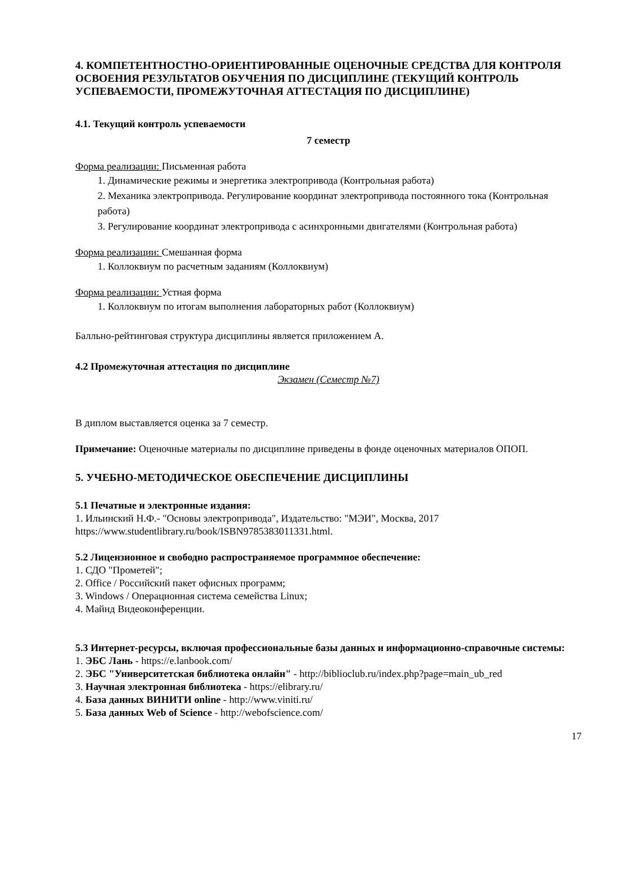4. КОМПЕТЕНТНОСТНО-ОРИЕНТИРОВАННЫЕ ОЦЕНОЧНЫЕ СРЕДСТВА ДЛЯ КОНТРОЛЯ ОСВОЕНИЯ РЕЗУЛЬТАТОВ ОБУЧЕНИЯ ПО ДИСЦИПЛИНЕ (ТЕКУЩИЙ КОНТРОЛЬ УСПЕВАЕМОСТИ, ПРОМЕЖУТОЧНАЯ АТТЕСТАЦИЯ ПО ДИСЦИПЛИНЕ)
4.1. Текущий контроль успеваемости
7 семестр
Форма реализации: Письменная работа
1. Динамические режимы и энергетика электропривода (Контрольная работа)
2. Механика электропривода. Регулирование координат электропривода постоянного тока (Контрольная работа)
3. Регулирование координат электропривода с асинхронными двигателями (Контрольная работа)
Форма реализации: Смешанная форма
1. Коллоквиум по расчетным заданиям (Коллоквиум)
Форма реализации: Устная форма
1. Коллоквиум по итогам выполнения лабораторных работ (Коллоквиум)
Балльно-рейтинговая структура дисциплины является приложением А.
4.2 Промежуточная аттестация по дисциплине
Экзамен (Семестр №7)
В диплом выставляется оценка за 7 семестр.
Примечание: Оценочные материалы по дисциплине приведены в фонде оценочных материалов ОПОП.
5. УЧЕБНО-МЕТОДИЧЕСКОЕ ОБЕСПЕЧЕНИЕ ДИСЦИПЛИНЫ
5.1 Печатные и электронные издания:
1. Ильинский Н.Ф.- "Основы электропривода", Издательство: "МЭИ", Москва, 2017 https://www.studentlibrary.ru/book/ISBN9785383011331.html.
5.2 Лицензионное и свободно распространяемое программное обеспечение:
1. СДО "Прометей";
2. Office / Российский пакет офисных программ;
3. Windows / Операционная система семейства Linux;
4. Майнд Видеоконференции.
5.3 Интернет-ресурсы, включая профессиональные базы данных и информационно-справочные системы:
1. ЭБС Лань - https://e.lanbook.com/
2. ЭБС "Университетская библиотека онлайн" - http://biblioclub.ru/index.php?page=main_ub_red
3. Научная электронная библиотека - https://elibrary.ru/
4. База данных ВИНИТИ online - http://www.viniti.ru/
5. База данных Web of Science - http://webofscience.com/
17